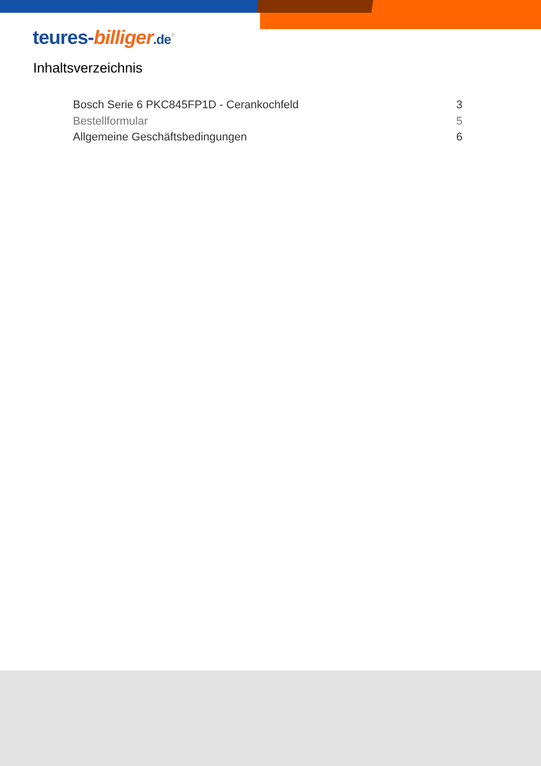teures-billiger.de<sup>®</sup>
Inhaltsverzeichnis
Bosch Serie 6 PKC845FP1D - Cerankochfeld 3
Bestellformular 5
Allgemeine Geschäftsbedingungen 6